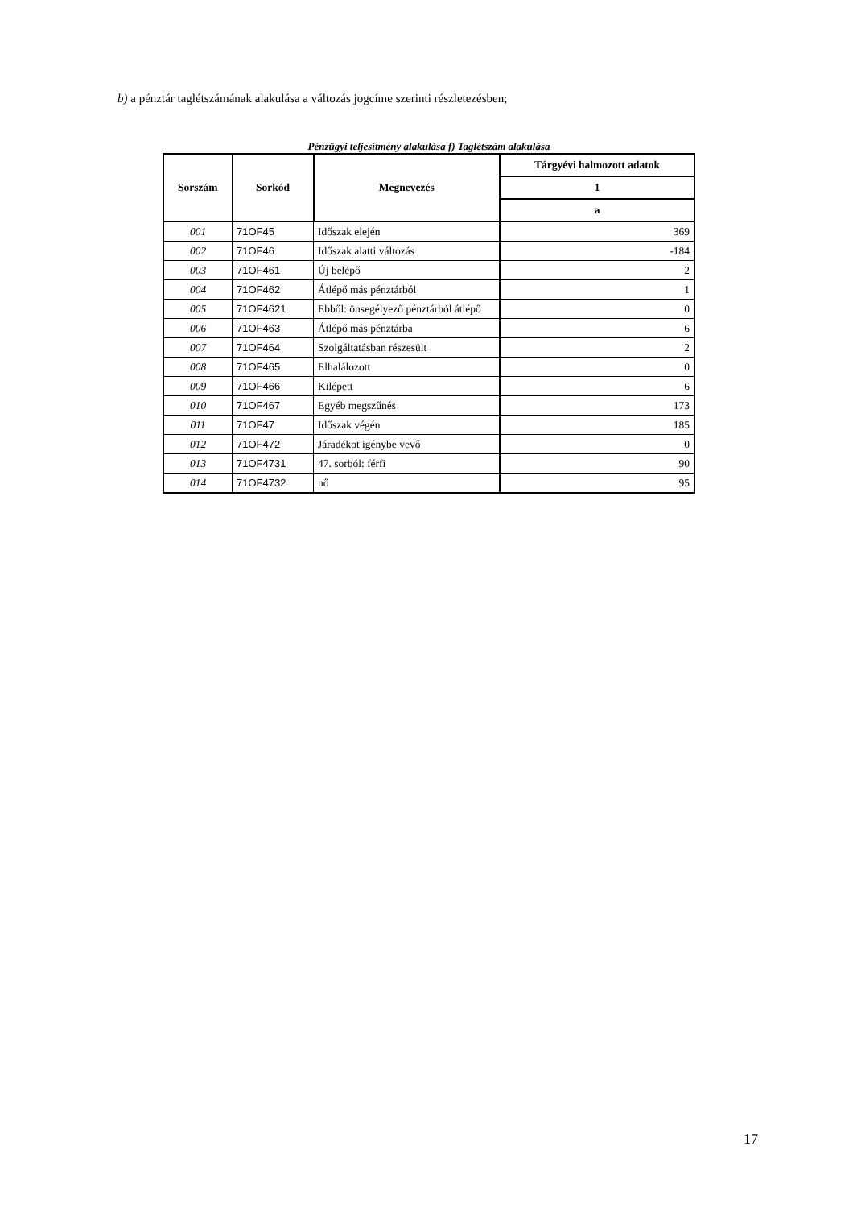b) a pénztár taglétszámának alakulása a változás jogcíme szerinti részletezésben;
Pénzügyi teljesítmény alakulása f) Taglétszám alakulása
| Sorszám | Sorkód | Megnevezés | Tárgyévi halmozott adatok |
| --- | --- | --- | --- |
| | | | 1 |
| | | | a |
| 001 | 71OF45 | Időszak elején | 369 |
| 002 | 71OF46 | Időszak alatti változás | -184 |
| 003 | 71OF461 | Új belépő | 2 |
| 004 | 71OF462 | Átlépő más pénztárból | 1 |
| 005 | 71OF4621 | Ebből: önsegélyező pénztárból átlépő | 0 |
| 006 | 71OF463 | Átlépő más pénztárba | 6 |
| 007 | 71OF464 | Szolgáltatásban részesült | 2 |
| 008 | 71OF465 | Elhalálozott | 0 |
| 009 | 71OF466 | Kilépett | 6 |
| 010 | 71OF467 | Egyéb megszűnés | 173 |
| 011 | 71OF47 | Időszak végén | 185 |
| 012 | 71OF472 | Járadékot igénybe vevő | 0 |
| 013 | 71OF4731 | 47. sorból: férfi | 90 |
| 014 | 71OF4732 | nő | 95 |
17